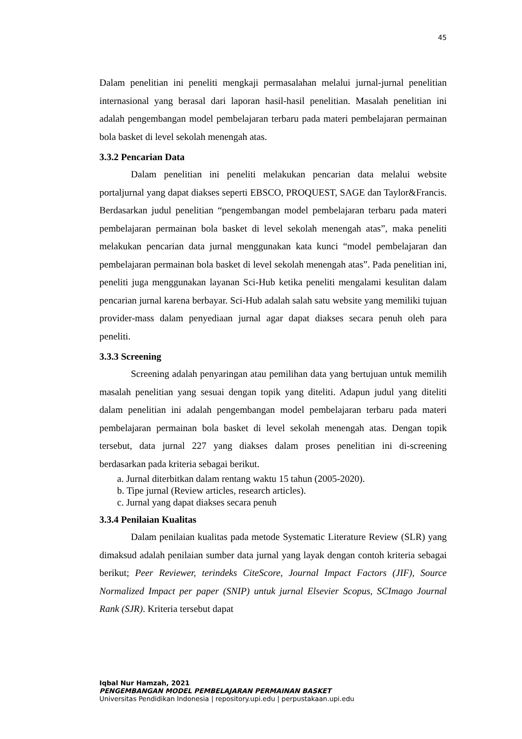45
Dalam penelitian ini peneliti mengkaji permasalahan melalui jurnal-jurnal penelitian internasional yang berasal dari laporan hasil-hasil penelitian. Masalah penelitian ini adalah pengembangan model pembelajaran terbaru pada materi pembelajaran permainan bola basket di level sekolah menengah atas.
3.3.2 Pencarian Data
Dalam penelitian ini peneliti melakukan pencarian data melalui website portaljurnal yang dapat diakses seperti EBSCO, PROQUEST, SAGE dan Taylor&Francis. Berdasarkan judul penelitian “pengembangan model pembelajaran terbaru pada materi pembelajaran permainan bola basket di level sekolah menengah atas”, maka peneliti melakukan pencarian data jurnal menggunakan kata kunci “model pembelajaran dan pembelajaran permainan bola basket di level sekolah menengah atas”. Pada penelitian ini, peneliti juga menggunakan layanan Sci-Hub ketika peneliti mengalami kesulitan dalam pencarian jurnal karena berbayar. Sci-Hub adalah salah satu website yang memiliki tujuan provider-mass dalam penyediaan jurnal agar dapat diakses secara penuh oleh para peneliti.
3.3.3 Screening
Screening adalah penyaringan atau pemilihan data yang bertujuan untuk memilih masalah penelitian yang sesuai dengan topik yang diteliti. Adapun judul yang diteliti dalam penelitian ini adalah pengembangan model pembelajaran terbaru pada materi pembelajaran permainan bola basket di level sekolah menengah atas. Dengan topik tersebut, data jurnal 227 yang diakses dalam proses penelitian ini di-screening berdasarkan pada kriteria sebagai berikut.
a. Jurnal diterbitkan dalam rentang waktu 15 tahun (2005-2020).
b. Tipe jurnal (Review articles, research articles).
c. Jurnal yang dapat diakses secara penuh
3.3.4 Penilaian Kualitas
Dalam penilaian kualitas pada metode Systematic Literature Review (SLR) yang dimaksud adalah penilaian sumber data jurnal yang layak dengan contoh kriteria sebagai berikut; Peer Reviewer, terindeks CiteScore, Journal Impact Factors (JIF), Source Normalized Impact per paper (SNIP) untuk jurnal Elsevier Scopus, SCImago Journal Rank (SJR). Kriteria tersebut dapat
Iqbal Nur Hamzah, 2021
PENGEMBANGAN MODEL PEMBELAJARAN PERMAINAN BASKET
Universitas Pendidikan Indonesia | repository.upi.edu | perpustakaan.upi.edu